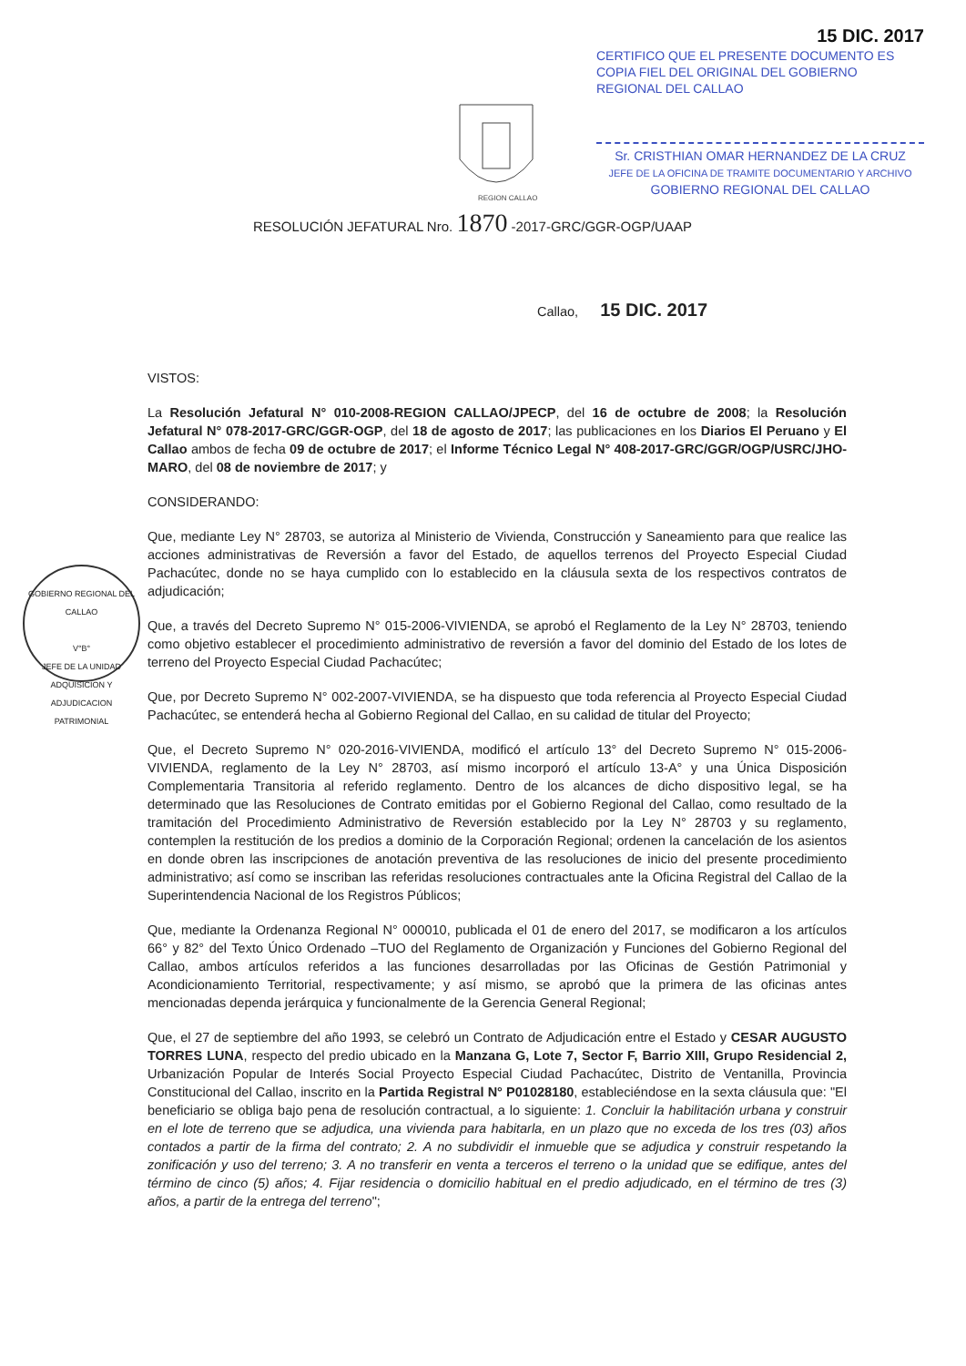15 DIC. 2017
CERTIFICO QUE EL PRESENTE DOCUMENTO ES COPIA FIEL DEL ORIGINAL DEL GOBIERNO REGIONAL DEL CALLAO
Sr. CRISTHIAN OMAR HERNANDEZ DE LA CRUZ
JEFE DE LA OFICINA DE TRAMITE DOCUMENTARIO Y ARCHIVO
GOBIERNO REGIONAL DEL CALLAO
REGION CALLAO
RESOLUCIÓN JEFATURAL Nro. 1870 -2017-GRC/GGR-OGP/UAAP
Callao, 15 DIC. 2017
GOBIERNO REGIONAL DEL CALLAO
V°B°
JEFE DE LA UNIDAD
ADQUISICION Y ADJUDICACION PATRIMONIAL
VISTOS:
La Resolución Jefatural N° 010-2008-REGION CALLAO/JPECP, del 16 de octubre de 2008; la Resolución Jefatural N° 078-2017-GRC/GGR-OGP, del 18 de agosto de 2017; las publicaciones en los Diarios El Peruano y El Callao ambos de fecha 09 de octubre de 2017; el Informe Técnico Legal N° 408-2017-GRC/GGR/OGP/USRC/JHO-MARO, del 08 de noviembre de 2017; y
CONSIDERANDO:
Que, mediante Ley N° 28703, se autoriza al Ministerio de Vivienda, Construcción y Saneamiento para que realice las acciones administrativas de Reversión a favor del Estado, de aquellos terrenos del Proyecto Especial Ciudad Pachacútec, donde no se haya cumplido con lo establecido en la cláusula sexta de los respectivos contratos de adjudicación;
Que, a través del Decreto Supremo N° 015-2006-VIVIENDA, se aprobó el Reglamento de la Ley N° 28703, teniendo como objetivo establecer el procedimiento administrativo de reversión a favor del dominio del Estado de los lotes de terreno del Proyecto Especial Ciudad Pachacútec;
Que, por Decreto Supremo N° 002-2007-VIVIENDA, se ha dispuesto que toda referencia al Proyecto Especial Ciudad Pachacútec, se entenderá hecha al Gobierno Regional del Callao, en su calidad de titular del Proyecto;
Que, el Decreto Supremo N° 020-2016-VIVIENDA, modificó el artículo 13° del Decreto Supremo N° 015-2006-VIVIENDA, reglamento de la Ley N° 28703, así mismo incorporó el artículo 13-A° y una Única Disposición Complementaria Transitoria al referido reglamento. Dentro de los alcances de dicho dispositivo legal, se ha determinado que las Resoluciones de Contrato emitidas por el Gobierno Regional del Callao, como resultado de la tramitación del Procedimiento Administrativo de Reversión establecido por la Ley N° 28703 y su reglamento, contemplen la restitución de los predios a dominio de la Corporación Regional; ordenen la cancelación de los asientos en donde obren las inscripciones de anotación preventiva de las resoluciones de inicio del presente procedimiento administrativo; así como se inscriban las referidas resoluciones contractuales ante la Oficina Registral del Callao de la Superintendencia Nacional de los Registros Públicos;
Que, mediante la Ordenanza Regional N° 000010, publicada el 01 de enero del 2017, se modificaron a los artículos 66° y 82° del Texto Único Ordenado –TUO del Reglamento de Organización y Funciones del Gobierno Regional del Callao, ambos artículos referidos a las funciones desarrolladas por las Oficinas de Gestión Patrimonial y Acondicionamiento Territorial, respectivamente; y así mismo, se aprobó que la primera de las oficinas antes mencionadas dependa jerárquica y funcionalmente de la Gerencia General Regional;
Que, el 27 de septiembre del año 1993, se celebró un Contrato de Adjudicación entre el Estado y CESAR AUGUSTO TORRES LUNA, respecto del predio ubicado en la Manzana G, Lote 7, Sector F, Barrio XIII, Grupo Residencial 2, Urbanización Popular de Interés Social Proyecto Especial Ciudad Pachacútec, Distrito de Ventanilla, Provincia Constitucional del Callao, inscrito en la Partida Registral N° P01028180, estableciéndose en la sexta cláusula que: "El beneficiario se obliga bajo pena de resolución contractual, a lo siguiente: 1. Concluir la habilitación urbana y construir en el lote de terreno que se adjudica, una vivienda para habitarla, en un plazo que no exceda de los tres (03) años contados a partir de la firma del contrato; 2. A no subdividir el inmueble que se adjudica y construir respetando la zonificación y uso del terreno; 3. A no transferir en venta a terceros el terreno o la unidad que se edifique, antes del término de cinco (5) años; 4. Fijar residencia o domicilio habitual en el predio adjudicado, en el término de tres (3) años, a partir de la entrega del terreno";